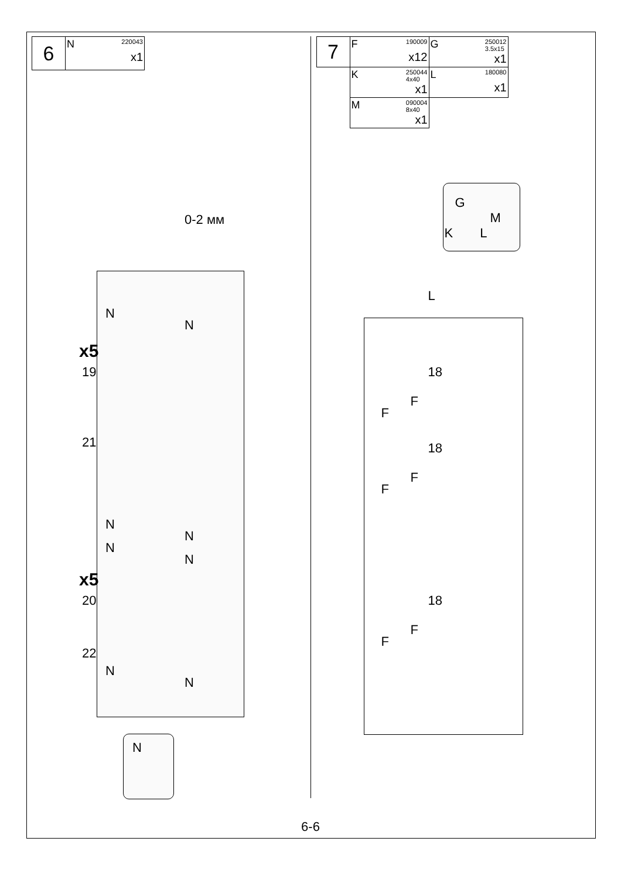| 6 | N 220043 x1 |
0-2 мм
x5
19
21
x5
20
22
N
N
N
N
N
N
N
N
N
| 7 | F 190009 x12 | G 250012 3.5x15 x1 |
| | K 250044 4x40 x1 | L 180080 x1 |
| | M 090004 8x40 x1 | |
G
M
K L
L
18
F
F
18
F
F
18
F
F
6-6